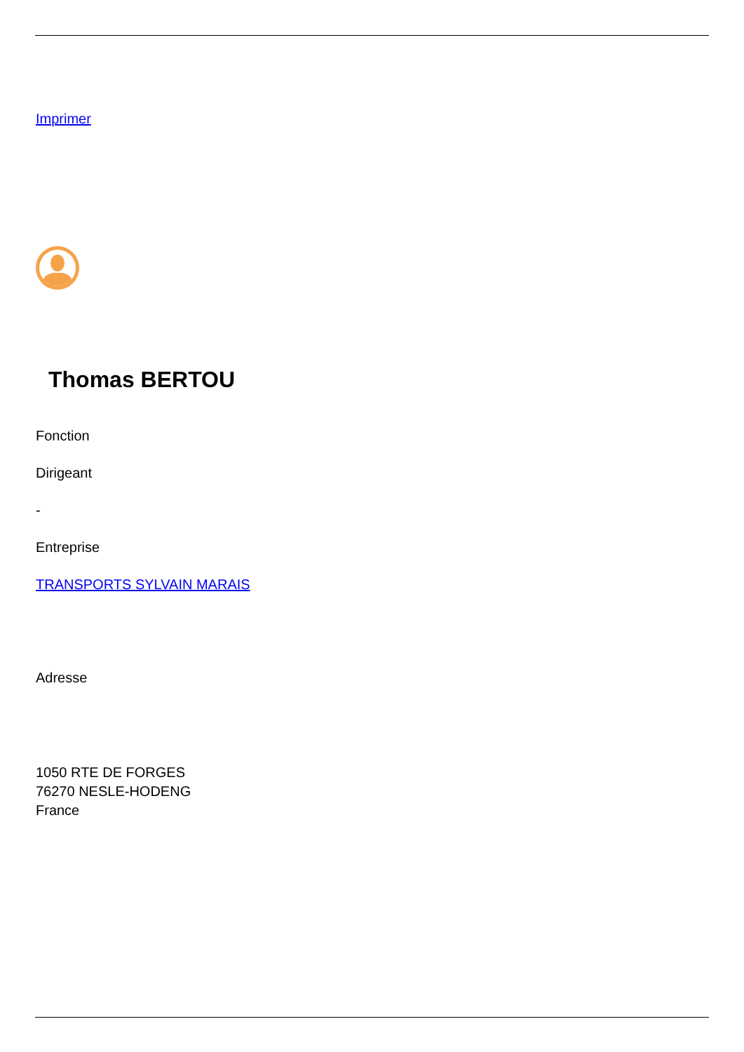Imprimer
Thomas BERTOU
Fonction
Dirigeant
-
Entreprise
TRANSPORTS SYLVAIN MARAIS
Adresse
1050 RTE DE FORGES
76270 NESLE-HODENG
France